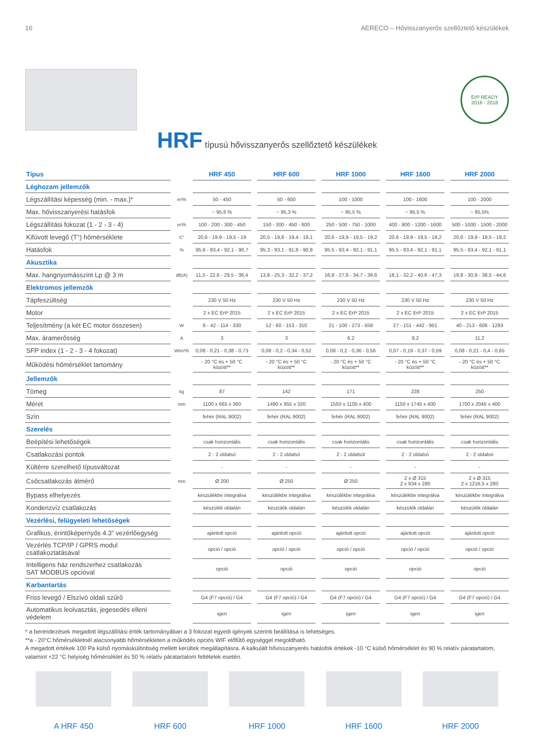16 AERECO – Hővisszanyerős szellőztető készülékek
ErP READY
2016 - 2018
HRF típusú hővisszanyerős szellőztető készülékek
| Típus | | HRF 450 | | HRF 600 | | HRF 1000 | | HRF 1600 | | HRF 2000 |
| Léghozam jellemzők | | | | | | | | | | |
| Légszállítási képesség (min. - max.)* | m³/h | 50 - 450 | | 50 - 600 | | 100 - 1000 | | 100 - 1600 | | 100 - 2000 |
| Max. hővisszanyerési hatásfok | | ~ 95,6 % | | ~ 95,3 % | | ~ 95,5 % | | ~ 95,5 % | | ~ 95,5% |
| Légszállítási fokozat (1 - 2 - 3 - 4) | m³/h | 100 - 200 - 300 - 450 | | 150 - 300 - 450 - 600 | | 250 - 500 - 750 - 1000 | | 400 - 800 - 1200 - 1600 | | 500 - 1000 - 1500 - 2000 |
| Kifúvott levegő (T°) hőmérséklete | C° | 20,6 - 19,9 - 19,5 - 19 | | 20,5 - 19,8 - 19,4 - 19,1 | | 20,6 - 19,9 - 19,5 - 19,2 | | 20,6 - 19,9 - 19,5 - 19,2 | | 20,6 - 19,9 - 19,5 - 19,2 |
| Hatásfok | % | 95,6 - 93,4 - 92,1 - 90,7 | | 95,3 - 93,1 - 91,8 - 90,8 | | 95,5 - 93,4 - 92,1 - 91,1 | | 95,5 - 93,4 - 92,1 - 91,1 | | 95,5 - 93,4 - 92,1 - 91,1 |
| Akusztika | | | | | | | | | | |
| Max. hangnyomásszint Lp @ 3 m | dB(A) | 11,5 - 22,6 - 29,5 - 36,4 | | 13,8 - 25,3 - 32,2 - 37,2 | | 16,8 - 27,8 - 34,7 - 39,6 | | 18,1 - 32,2 - 40,6 - 47,3 | | 19,8 - 30,9 - 38,5 - 44,6 |
| Elektromos jellemzők | | | | | | | | | | |
| Tápfeszültség | | 230 V 50 Hz | | 230 V 50 Hz | | 230 V 50 Hz | | 230 V 50 Hz | | 230 V 50 Hz |
| Motor | | 2 x EC ErP 2015 | | 2 x EC ErP 2015 | | 2 x EC ErP 2015 | | 2 x EC ErP 2015 | | 2 x EC ErP 2015 |
| Teljesítmény (a két EC motor összesen) | W | 8 - 42 - 114 - 330 | | 12 - 60 - 153 - 310 | | 21 - 100 - 273 - 559 | | 27 - 151 - 442 - 951 | | 40 - 213 - 606 - 1293 |
| Max. áramerősség | A | 3 | | 3 | | 6,2 | | 9,2 | | 11,2 |
| SFP index (1 - 2 - 3 - 4 fokozat) | W/m³/h | 0,08 - 0,21 - 0,38 - 0,73 | | 0,08 - 0,2 - 0,34 - 0,52 | | 0,08 - 0,2 - 0,36 - 0,56 | | 0,07 - 0,19 - 0,37 - 0,59 | | 0,08 - 0,21 - 0,4 - 0,65 |
| Működési hőmérséklet tartomány | | - 20 °C és + 50 °C között** | | - 20 °C és + 50 °C között** | | - 20 °C és + 50 °C között** | | - 20 °C és + 50 °C között** | | - 20 °C és + 50 °C között** |
| Jellemzők | | | | | | | | | | |
| Tömeg | kg | 87 | | 142 | | 171 | | 228 | | 250 |
| Méret | mm | 1100 x 665 x 360 | | 1490 x 955 x 320 | | 1550 x 1105 x 400 | | 1150 x 1745 x 400 | | 1700 x 2045 x 400 |
| Szín | | fehér (RAL 9002) | | fehér (RAL 9002) | | fehér (RAL 9002) | | fehér (RAL 9002) | | fehér (RAL 9002) |
| Szerelés | | | | | | | | | | |
| Beépítési lehetőségek | | csak horizontális | | csak horizontális | | csak horizontális | | csak horizontális | | csak horizontális |
| Csatlakozási pontok | | 2 - 2 oldalsó | | 2 - 2 oldalsó | | 2 - 2 oldalsól | | 2 - 2 oldalsó | | 2 - 2 oldalsó |
| Kültérre szerelhető típusváltozat | | - | | - | | - | | - | | - |
| Csőcsatlakozás átmérő | mm | Ø 200 | | Ø 250 | | Ø 250 | | 2 x Ø 315 2 x 934 x 280 | | 2 x Ø 315 2 x 1216,5 x 280 |
| Bypass elhelyezés | | készülékbe integrálva | | készülékbe integrálva | | készülékbe integrálva | | készülékbe integrálva | | készülékbe integrálva |
| Kondenzvíz csatlakozás | | készülék oldalán | | készülék oldalán | | készülék oldalán | | készülék oldalán | | készülék oldalán |
| Vezérlési, felügyeleti lehetőségek | | | | | | | | | | |
| Grafikus, érintőképernyős 4.3” vezérlőegység | | ajánlott opció | | ajánlott opció | | ajánlott opció | | ajánlott opció | | ajánlott opció |
| Vezérlés TCP/IP / GPRS modul csatlakoztatásával | | opció / opció | | opció / opció | | opció / opció | | opció / opció | | opció / opció |
| Intelligens ház rendszerhez csatlakozás SAT MODBUS opcióval | | opció | | opció | | opció | | opció | | opció |
| Karbantartás | | | | | | | | | | |
| Friss levegő / Elszívó oldali szűrő | | G4 (F7 opció) / G4 | | G4 (F7 opció) / G4 | | G4 (F7 opció) / G4 | | G4 (F7 opció) / G4 | | G4 (F7 opció) / G4 |
| Automatikus leolvasztás, jegesedés elleni védelem | | igen | | igen | | igen | | igen | | igen |
* a berendezések megadott légszállítási érték tartományában a 3 fokozat egyedi igények szerinti beállítása is lehetséges.
**a - 20°C hőmérsékletnél alacsonyabb hőmérsékleten a működés opciós WIF előfűtő egységgel megoldható.
A megadott értékek 100 Pa külső nyomáskülönbség mellett kerültek megállapításra. A kalkulált hővisszanyerés hatásfok értékek -10 °C külső hőmérséklet és 90 % relatív páratartalom, valamint +22 °C helyiség hőmérséklet és 50 % relatív páratartalom feltételek esetén.
A HRF 450 HRF 600 HRF 1000 HRF 1600 HRF 2000